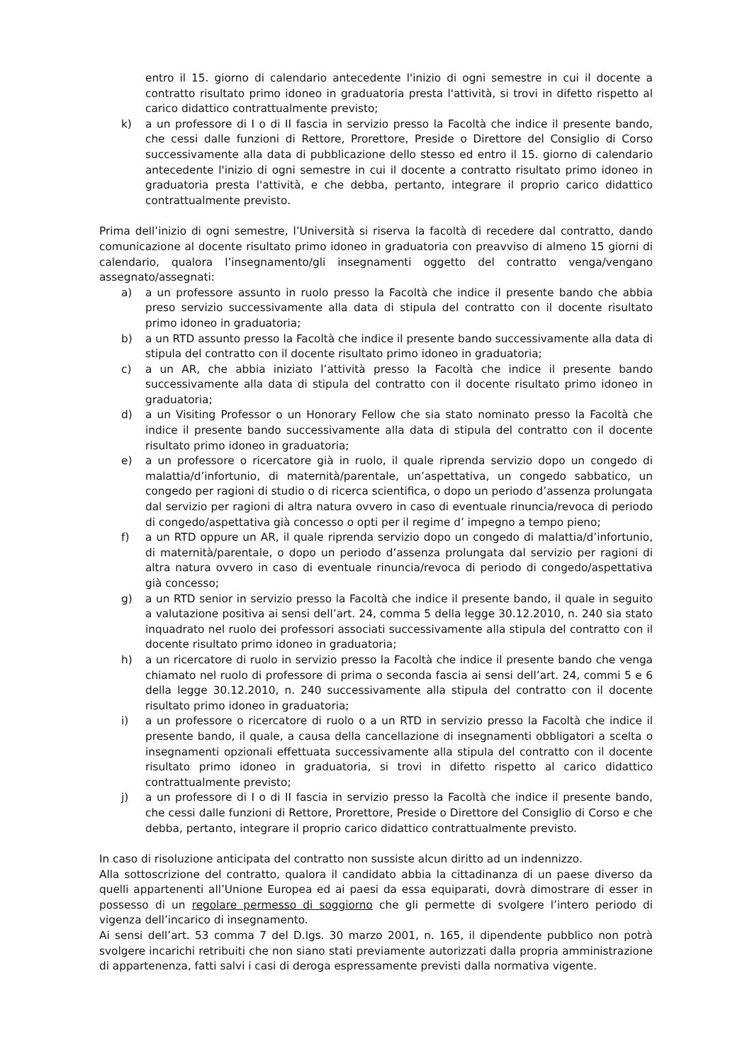entro il 15. giorno di calendario antecedente l'inizio di ogni semestre in cui il docente a contratto risultato primo idoneo in graduatoria presta l'attività, si trovi in difetto rispetto al carico didattico contrattualmente previsto;
k) a un professore di I o di II fascia in servizio presso la Facoltà che indice il presente bando, che cessi dalle funzioni di Rettore, Prorettore, Preside o Direttore del Consiglio di Corso successivamente alla data di pubblicazione dello stesso ed entro il 15. giorno di calendario antecedente l'inizio di ogni semestre in cui il docente a contratto risultato primo idoneo in graduatoria presta l'attività, e che debba, pertanto, integrare il proprio carico didattico contrattualmente previsto.
Prima dell’inizio di ogni semestre, l’Università si riserva la facoltà di recedere dal contratto, dando comunicazione al docente risultato primo idoneo in graduatoria con preavviso di almeno 15 giorni di calendario, qualora l’insegnamento/gli insegnamenti oggetto del contratto venga/vengano assegnato/assegnati:
a) a un professore assunto in ruolo presso la Facoltà che indice il presente bando che abbia preso servizio successivamente alla data di stipula del contratto con il docente risultato primo idoneo in graduatoria;
b) a un RTD assunto presso la Facoltà che indice il presente bando successivamente alla data di stipula del contratto con il docente risultato primo idoneo in graduatoria;
c) a un AR, che abbia iniziato l’attività presso la Facoltà che indice il presente bando successivamente alla data di stipula del contratto con il docente risultato primo idoneo in graduatoria;
d) a un Visiting Professor o un Honorary Fellow che sia stato nominato presso la Facoltà che indice il presente bando successivamente alla data di stipula del contratto con il docente risultato primo idoneo in graduatoria;
e) a un professore o ricercatore già in ruolo, il quale riprenda servizio dopo un congedo di malattia/d’infortunio, di maternità/parentale, un’aspettativa, un congedo sabbatico, un congedo per ragioni di studio o di ricerca scientifica, o dopo un periodo d’assenza prolungata dal servizio per ragioni di altra natura ovvero in caso di eventuale rinuncia/revoca di periodo di congedo/aspettativa già concesso o opti per il regime d’ impegno a tempo pieno;
f) a un RTD oppure un AR, il quale riprenda servizio dopo un congedo di malattia/d’infortunio, di maternità/parentale, o dopo un periodo d’assenza prolungata dal servizio per ragioni di altra natura ovvero in caso di eventuale rinuncia/revoca di periodo di congedo/aspettativa già concesso;
g) a un RTD senior in servizio presso la Facoltà che indice il presente bando, il quale in seguito a valutazione positiva ai sensi dell’art. 24, comma 5 della legge 30.12.2010, n. 240 sia stato inquadrato nel ruolo dei professori associati successivamente alla stipula del contratto con il docente risultato primo idoneo in graduatoria;
h) a un ricercatore di ruolo in servizio presso la Facoltà che indice il presente bando che venga chiamato nel ruolo di professore di prima o seconda fascia ai sensi dell’art. 24, commi 5 e 6 della legge 30.12.2010, n. 240 successivamente alla stipula del contratto con il docente risultato primo idoneo in graduatoria;
i) a un professore o ricercatore di ruolo o a un RTD in servizio presso la Facoltà che indice il presente bando, il quale, a causa della cancellazione di insegnamenti obbligatori a scelta o insegnamenti opzionali effettuata successivamente alla stipula del contratto con il docente risultato primo idoneo in graduatoria, si trovi in difetto rispetto al carico didattico contrattualmente previsto;
j) a un professore di I o di II fascia in servizio presso la Facoltà che indice il presente bando, che cessi dalle funzioni di Rettore, Prorettore, Preside o Direttore del Consiglio di Corso e che debba, pertanto, integrare il proprio carico didattico contrattualmente previsto.
In caso di risoluzione anticipata del contratto non sussiste alcun diritto ad un indennizzo.
Alla sottoscrizione del contratto, qualora il candidato abbia la cittadinanza di un paese diverso da quelli appartenenti all’Unione Europea ed ai paesi da essa equiparati, dovrà dimostrare di esser in possesso di un regolare permesso di soggiorno che gli permette di svolgere l’intero periodo di vigenza dell’incarico di insegnamento.
Ai sensi dell’art. 53 comma 7 del D.lgs. 30 marzo 2001, n. 165, il dipendente pubblico non potrà svolgere incarichi retribuiti che non siano stati previamente autorizzati dalla propria amministrazione di appartenenza, fatti salvi i casi di deroga espressamente previsti dalla normativa vigente.